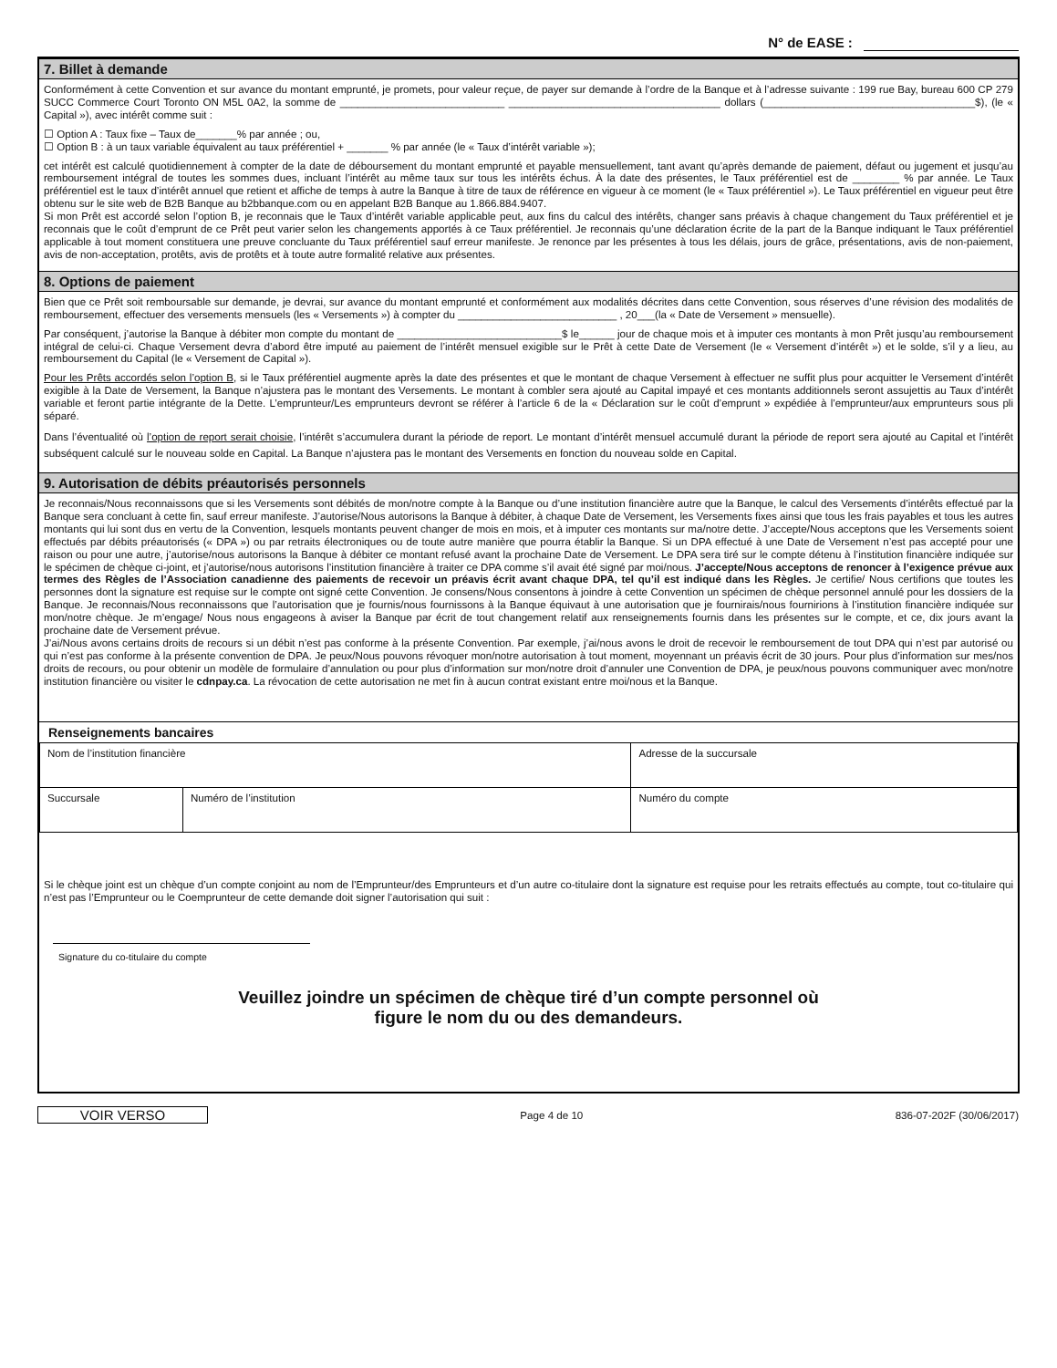N° de EASE :
7. Billet à demande
Conformément à cette Convention et sur avance du montant emprunté, je promets, pour valeur reçue, de payer sur demande à l’ordre de la Banque et à l’adresse suivante : 199 rue Bay, bureau 600 CP 279 SUCC Commerce Court Toronto ON M5L 0A2, la somme de ____________________________ ____________________________________ dollars (____________________________________$), (le « Capital »), avec intérêt comme suit :
☐ Option A : Taux fixe – Taux de_______% par année ; ou,
☐ Option B : à un taux variable équivalent au taux préférentiel + _______ % par année (le « Taux d’intérêt variable »);
cet intérêt est calculé quotidiennement à compter de la date de déboursement du montant emprunté et payable mensuellement, tant avant qu’après demande de paiement, défaut ou jugement et jusqu’au remboursement intégral de toutes les sommes dues, incluant l’intérêt au même taux sur tous les intérêts échus. À la date des présentes, le Taux préférentiel est de ________ % par année. Le Taux préférentiel est le taux d’intérêt annuel que retient et affiche de temps à autre la Banque à titre de taux de référence en vigueur à ce moment (le « Taux préférentiel »). Le Taux préférentiel en vigueur peut être obtenu sur le site web de B2B Banque au b2bbanque.com ou en appelant B2B Banque au 1.866.884.9407.
Si mon Prêt est accordé selon l’option B, je reconnais que le Taux d’intérêt variable applicable peut, aux fins du calcul des intérêts, changer sans préavis à chaque changement du Taux préférentiel et je reconnais que le coût d’emprunt de ce Prêt peut varier selon les changements apportés à ce Taux préférentiel. Je reconnais qu’une déclaration écrite de la part de la Banque indiquant le Taux préférentiel applicable à tout moment constituera une preuve concluante du Taux préférentiel sauf erreur manifeste. Je renonce par les présentes à tous les délais, jours de grâce, présentations, avis de non-paiement, avis de non-acceptation, protêts, avis de protêts et à toute autre formalité relative aux présentes.
8. Options de paiement
Bien que ce Prêt soit remboursable sur demande, je devrai, sur avance du montant emprunté et conformément aux modalités décrites dans cette Convention, sous réserves d’une révision des modalités de remboursement, effectuer des versements mensuels (les « Versements ») à compter du ___________________________ , 20___(la « Date de Versement » mensuelle).
Par conséquent, j’autorise la Banque à débiter mon compte du montant de ____________________________$ le______ jour de chaque mois et à imputer ces montants à mon Prêt jusqu’au remboursement intégral de celui-ci. Chaque Versement devra d’abord être imputé au paiement de l’intérêt mensuel exigible sur le Prêt à cette Date de Versement (le « Versement d’intérêt ») et le solde, s’il y a lieu, au remboursement du Capital (le « Versement de Capital »).
Pour les Prêts accordés selon l’option B, si le Taux préférentiel augmente après la date des présentes et que le montant de chaque Versement à effectuer ne suffit plus pour acquitter le Versement d’intérêt exigible à la Date de Versement, la Banque n’ajustera pas le montant des Versements. Le montant à combler sera ajouté au Capital impayé et ces montants additionnels seront assujettis au Taux d’intérêt variable et feront partie intégrante de la Dette. L’emprunteur/Les emprunteurs devront se référer à l’article 6 de la « Déclaration sur le coût d’emprunt » expédiée à l’emprunteur/aux emprunteurs sous pli séparé.
Dans l’éventualité où l’option de report serait choisie, l’intérêt s’accumulera durant la période de report. Le montant d’intérêt mensuel accumulé durant la période de report sera ajouté au Capital et l’intérêt subséquent calculé sur le nouveau solde en Capital. La Banque n’ajustera pas le montant des Versements en fonction du nouveau solde en Capital.
9. Autorisation de débits préautorisés personnels
Je reconnais/Nous reconnaissons que si les Versements sont débités de mon/notre compte à la Banque ou d’une institution financière autre que la Banque, le calcul des Versements d’intérêts effectué par la Banque sera concluant à cette fin, sauf erreur manifeste. J’autorise/Nous autorisons la Banque à débiter, à chaque Date de Versement, les Versements fixes ainsi que tous les frais payables et tous les autres montants qui lui sont dus en vertu de la Convention, lesquels montants peuvent changer de mois en mois, et à imputer ces montants sur ma/notre dette. J’accepte/Nous acceptons que les Versements soient effectués par débits préautorisés (« DPA ») ou par retraits électroniques ou de toute autre manière que pourra établir la Banque. Si un DPA effectué à une Date de Versement n’est pas accepté pour une raison ou pour une autre, j’autorise/nous autorisons la Banque à débiter ce montant refusé avant la prochaine Date de Versement. Le DPA sera tiré sur le compte détenu à l’institution financière indiquée sur le spécimen de chèque ci-joint, et j’autorise/nous autorisons l’institution financière à traiter ce DPA comme s’il avait été signé par moi/nous. J’accepte/Nous acceptons de renoncer à l’exigence prévue aux termes des Règles de l’Association canadienne des paiements de recevoir un préavis écrit avant chaque DPA, tel qu’il est indiqué dans les Règles. Je certifie/ Nous certifions que toutes les personnes dont la signature est requise sur le compte ont signé cette Convention. Je consens/Nous consentons à joindre à cette Convention un spécimen de chèque personnel annulé pour les dossiers de la Banque. Je reconnais/Nous reconnaissons que l’autorisation que je fournis/nous fournissons à la Banque équivaut à une autorisation que je fournirais/nous fournirions à l’institution financière indiquée sur mon/notre chèque. Je m’engage/ Nous nous engageons à aviser la Banque par écrit de tout changement relatif aux renseignements fournis dans les présentes sur le compte, et ce, dix jours avant la prochaine date de Versement prévue.
J’ai/Nous avons certains droits de recours si un débit n’est pas conforme à la présente Convention. Par exemple, j’ai/nous avons le droit de recevoir le remboursement de tout DPA qui n’est par autorisé ou qui n’est pas conforme à la présente convention de DPA. Je peux/Nous pouvons révoquer mon/notre autorisation à tout moment, moyennant un préavis écrit de 30 jours. Pour plus d’information sur mes/nos droits de recours, ou pour obtenir un modèle de formulaire d’annulation ou pour plus d’information sur mon/notre droit d’annuler une Convention de DPA, je peux/nous pouvons communiquer avec mon/notre institution financière ou visiter le cdnpay.ca. La révocation de cette autorisation ne met fin à aucun contrat existant entre moi/nous et la Banque.
Renseignements bancaires
| Nom de l’institution financière | | Adresse de la succursale |
| Succursale | Numéro de l’institution | Numéro du compte |
Si le chèque joint est un chèque d’un compte conjoint au nom de l’Emprunteur/des Emprunteurs et d’un autre co-titulaire dont la signature est requise pour les retraits effectués au compte, tout co-titulaire qui n’est pas l’Emprunteur ou le Coemprunteur de cette demande doit signer l’autorisation qui suit :
Signature du co-titulaire du compte
Veuillez joindre un spécimen de chèque tiré d’un compte personnel où
figure le nom du ou des demandeurs.
VOIR VERSO
Page 4 de 10 836-07-202F (30/06/2017)